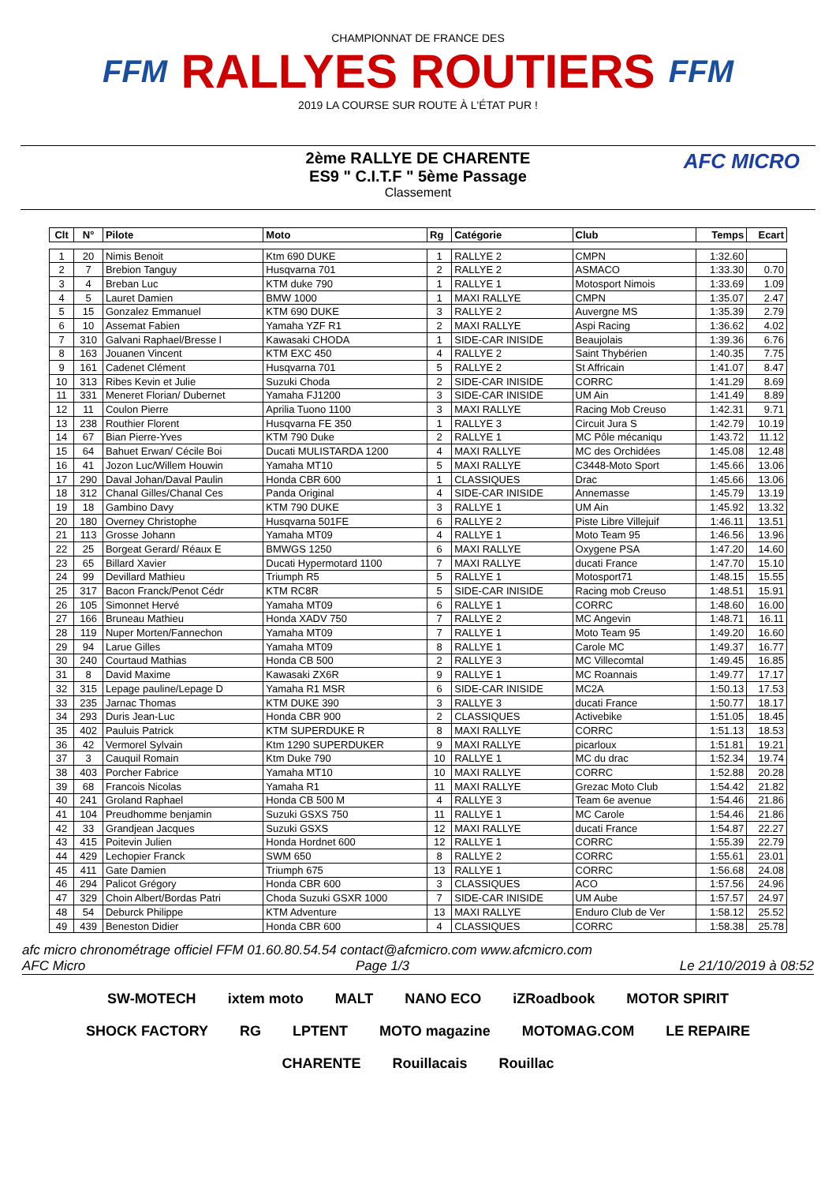FFM
CHAMPIONNAT DE FRANCE DES
RALLYES ROUTIERS
2019 LA COURSE SUR ROUTE À L'ÉTAT PUR !
FFM
2ème RALLYE DE CHARENTE
ES9 " C.I.T.F " 5ème Passage
Classement
AFC MICRO
| Clt | N° | Pilote | Moto | Rg | Catégorie | Club | Temps | Ecart |
| --- | --- | --- | --- | --- | --- | --- | --- | --- |
| 1 | 20 | Nimis Benoit | Ktm 690 DUKE | 1 | RALLYE 2 | CMPN | 1:32.60 | |
| 2 | 7 | Brebion Tanguy | Husqvarna 701 | 2 | RALLYE 2 | ASMACO | 1:33.30 | 0.70 |
| 3 | 4 | Breban Luc | KTM duke 790 | 1 | RALLYE 1 | Motosport Nimois | 1:33.69 | 1.09 |
| 4 | 5 | Lauret Damien | BMW 1000 | 1 | MAXI RALLYE | CMPN | 1:35.07 | 2.47 |
| 5 | 15 | Gonzalez Emmanuel | KTM 690 DUKE | 3 | RALLYE 2 | Auvergne MS | 1:35.39 | 2.79 |
| 6 | 10 | Assemat Fabien | Yamaha YZF R1 | 2 | MAXI RALLYE | Aspi Racing | 1:36.62 | 4.02 |
| 7 | 310 | Galvani Raphael/Bresse l | Kawasaki CHODA | 1 | SIDE-CAR INISIDE | Beaujolais | 1:39.36 | 6.76 |
| 8 | 163 | Jouanen Vincent | KTM EXC 450 | 4 | RALLYE 2 | Saint Thybérien | 1:40.35 | 7.75 |
| 9 | 161 | Cadenet Clément | Husqvarna 701 | 5 | RALLYE 2 | St Affricain | 1:41.07 | 8.47 |
| 10 | 313 | Ribes Kevin et Julie | Suzuki Choda | 2 | SIDE-CAR INISIDE | CORRC | 1:41.29 | 8.69 |
| 11 | 331 | Meneret Florian/ Dubernet | Yamaha FJ1200 | 3 | SIDE-CAR INISIDE | UM Ain | 1:41.49 | 8.89 |
| 12 | 11 | Coulon Pierre | Aprilia Tuono 1100 | 3 | MAXI RALLYE | Racing Mob Creuso | 1:42.31 | 9.71 |
| 13 | 238 | Routhier Florent | Husqvarna FE 350 | 1 | RALLYE 3 | Circuit Jura S | 1:42.79 | 10.19 |
| 14 | 67 | Bian Pierre-Yves | KTM 790 Duke | 2 | RALLYE 1 | MC Pôle mécaniqu | 1:43.72 | 11.12 |
| 15 | 64 | Bahuet Erwan/ Cécile Boi | Ducati MULISTARDA 1200 | 4 | MAXI RALLYE | MC des Orchidées | 1:45.08 | 12.48 |
| 16 | 41 | Jozon Luc/Willem Houwin | Yamaha MT10 | 5 | MAXI RALLYE | C3448-Moto Sport | 1:45.66 | 13.06 |
| 17 | 290 | Daval Johan/Daval Paulin | Honda CBR 600 | 1 | CLASSIQUES | Drac | 1:45.66 | 13.06 |
| 18 | 312 | Chanal Gilles/Chanal Ces | Panda Original | 4 | SIDE-CAR INISIDE | Annemasse | 1:45.79 | 13.19 |
| 19 | 18 | Gambino Davy | KTM 790 DUKE | 3 | RALLYE 1 | UM Ain | 1:45.92 | 13.32 |
| 20 | 180 | Overney Christophe | Husqvarna 501FE | 6 | RALLYE 2 | Piste Libre Villejuif | 1:46.11 | 13.51 |
| 21 | 113 | Grosse Johann | Yamaha MT09 | 4 | RALLYE 1 | Moto Team 95 | 1:46.56 | 13.96 |
| 22 | 25 | Borgeat Gerard/ Réaux E | BMWGS 1250 | 6 | MAXI RALLYE | Oxygene PSA | 1:47.20 | 14.60 |
| 23 | 65 | Billard Xavier | Ducati Hypermotard 1100 | 7 | MAXI RALLYE | ducati France | 1:47.70 | 15.10 |
| 24 | 99 | Devillard Mathieu | Triumph R5 | 5 | RALLYE 1 | Motosport71 | 1:48.15 | 15.55 |
| 25 | 317 | Bacon Franck/Penot Cédr | KTM RC8R | 5 | SIDE-CAR INISIDE | Racing mob Creuso | 1:48.51 | 15.91 |
| 26 | 105 | Simonnet Hervé | Yamaha MT09 | 6 | RALLYE 1 | CORRC | 1:48.60 | 16.00 |
| 27 | 166 | Bruneau Mathieu | Honda XADV 750 | 7 | RALLYE 2 | MC Angevin | 1:48.71 | 16.11 |
| 28 | 119 | Nuper Morten/Fannechon | Yamaha MT09 | 7 | RALLYE 1 | Moto Team 95 | 1:49.20 | 16.60 |
| 29 | 94 | Larue Gilles | Yamaha MT09 | 8 | RALLYE 1 | Carole MC | 1:49.37 | 16.77 |
| 30 | 240 | Courtaud Mathias | Honda CB 500 | 2 | RALLYE 3 | MC Villecomtal | 1:49.45 | 16.85 |
| 31 | 8 | David Maxime | Kawasaki ZX6R | 9 | RALLYE 1 | MC Roannais | 1:49.77 | 17.17 |
| 32 | 315 | Lepage pauline/Lepage D | Yamaha R1 MSR | 6 | SIDE-CAR INISIDE | MC2A | 1:50.13 | 17.53 |
| 33 | 235 | Jarnac Thomas | KTM DUKE 390 | 3 | RALLYE 3 | ducati France | 1:50.77 | 18.17 |
| 34 | 293 | Duris Jean-Luc | Honda CBR 900 | 2 | CLASSIQUES | Activebike | 1:51.05 | 18.45 |
| 35 | 402 | Pauluis Patrick | KTM SUPERDUKE R | 8 | MAXI RALLYE | CORRC | 1:51.13 | 18.53 |
| 36 | 42 | Vermorel Sylvain | Ktm 1290 SUPERDUKER | 9 | MAXI RALLYE | picarloux | 1:51.81 | 19.21 |
| 37 | 3 | Cauquil Romain | Ktm Duke 790 | 10 | RALLYE 1 | MC du drac | 1:52.34 | 19.74 |
| 38 | 403 | Porcher Fabrice | Yamaha MT10 | 10 | MAXI RALLYE | CORRC | 1:52.88 | 20.28 |
| 39 | 68 | Francois Nicolas | Yamaha R1 | 11 | MAXI RALLYE | Grezac Moto Club | 1:54.42 | 21.82 |
| 40 | 241 | Groland Raphael | Honda CB 500 M | 4 | RALLYE 3 | Team 6e avenue | 1:54.46 | 21.86 |
| 41 | 104 | Preudhomme benjamin | Suzuki GSXS 750 | 11 | RALLYE 1 | MC Carole | 1:54.46 | 21.86 |
| 42 | 33 | Grandjean Jacques | Suzuki GSXS | 12 | MAXI RALLYE | ducati France | 1:54.87 | 22.27 |
| 43 | 415 | Poitevin Julien | Honda Hordnet 600 | 12 | RALLYE 1 | CORRC | 1:55.39 | 22.79 |
| 44 | 429 | Lechopier Franck | SWM 650 | 8 | RALLYE 2 | CORRC | 1:55.61 | 23.01 |
| 45 | 411 | Gate Damien | Triumph 675 | 13 | RALLYE 1 | CORRC | 1:56.68 | 24.08 |
| 46 | 294 | Palicot Grégory | Honda CBR 600 | 3 | CLASSIQUES | ACO | 1:57.56 | 24.96 |
| 47 | 329 | Choin Albert/Bordas Patri | Choda Suzuki GSXR 1000 | 7 | SIDE-CAR INISIDE | UM Aube | 1:57.57 | 24.97 |
| 48 | 54 | Deburck Philippe | KTM Adventure | 13 | MAXI RALLYE | Enduro Club de Ver | 1:58.12 | 25.52 |
| 49 | 439 | Beneston Didier | Honda CBR 600 | 4 | CLASSIQUES | CORRC | 1:58.38 | 25.78 |
afc micro chronométrage officiel FFM 01.60.80.54.54 contact@afcmicro.com www.afcmicro.com
AFC Micro Page 1/3 Le 21/10/2019 à 08:52
SW-MOTECH ixtem moto MALT NANO ECO iZRoadbook MOTOR SPIRIT SHOCK FACTORY RG LPTENT MOTO magazine MOTOMAG.COM LE REPAIRE CHARENTE Rouillacais Rouillac